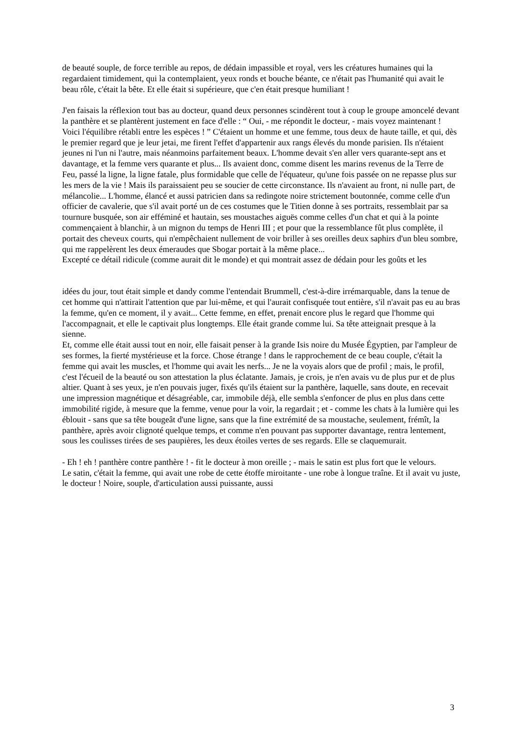de beauté souple, de force terrible au repos, de dédain impassible et royal, vers les créatures humaines qui la regardaient timidement, qui la contemplaient, yeux ronds et bouche béante, ce n'était pas l'humanité qui avait le beau rôle, c'était la bête. Et elle était si supérieure, que c'en était presque humiliant !
J'en faisais la réflexion tout bas au docteur, quand deux personnes scindèrent tout à coup le groupe amoncelé devant la panthère et se plantèrent justement en face d'elle : “ Oui, - me répondit le docteur, - mais voyez maintenant ! Voici l'équilibre rétabli entre les espèces ! ” C'étaient un homme et une femme, tous deux de haute taille, et qui, dès le premier regard que je leur jetai, me firent l'effet d'appartenir aux rangs élevés du monde parisien. Ils n'étaient jeunes ni l'un ni l'autre, mais néanmoins parfaitement beaux. L'homme devait s'en aller vers quarante-sept ans et davantage, et la femme vers quarante et plus... Ils avaient donc, comme disent les marins revenus de la Terre de Feu, passé la ligne, la ligne fatale, plus formidable que celle de l'équateur, qu'une fois passée on ne repasse plus sur les mers de la vie ! Mais ils paraissaient peu se soucier de cette circonstance. Ils n'avaient au front, ni nulle part, de mélancolie... L'homme, élancé et aussi patricien dans sa redingote noire strictement boutonnée, comme celle d'un officier de cavalerie, que s'il avait porté un de ces costumes que le Titien donne à ses portraits, ressemblait par sa tournure busquée, son air efféminé et hautain, ses moustaches aiguës comme celles d'un chat et qui à la pointe commençaient à blanchir, à un mignon du temps de Henri III ; et pour que la ressemblance fût plus complète, il portait des cheveux courts, qui n'empêchaient nullement de voir briller à ses oreilles deux saphirs d'un bleu sombre, qui me rappelèrent les deux émeraudes que Sbogar portait à la même place...
Excepté ce détail ridicule (comme aurait dit le monde) et qui montrait assez de dédain pour les goûts et les
idées du jour, tout était simple et dandy comme l'entendait Brummell, c'est-à-dire irrémarquable, dans la tenue de cet homme qui n'attirait l'attention que par lui-même, et qui l'aurait confisquée tout entière, s'il n'avait pas eu au bras la femme, qu'en ce moment, il y avait... Cette femme, en effet, prenait encore plus le regard que l'homme qui l'accompagnait, et elle le captivait plus longtemps. Elle était grande comme lui. Sa tête atteignait presque à la sienne.
Et, comme elle était aussi tout en noir, elle faisait penser à la grande Isis noire du Musée Égyptien, par l'ampleur de ses formes, la fierté mystérieuse et la force. Chose étrange ! dans le rapprochement de ce beau couple, c'était la femme qui avait les muscles, et l'homme qui avait les nerfs... Je ne la voyais alors que de profil ; mais, le profil, c'est l'écueil de la beauté ou son attestation la plus éclatante. Jamais, je crois, je n'en avais vu de plus pur et de plus altier. Quant à ses yeux, je n'en pouvais juger, fixés qu'ils étaient sur la panthère, laquelle, sans doute, en recevait une impression magnétique et désagréable, car, immobile déjà, elle sembla s'enfoncer de plus en plus dans cette immobilité rigide, à mesure que la femme, venue pour la voir, la regardait ; et - comme les chats à la lumière qui les éblouit - sans que sa tête bougeât d'une ligne, sans que la fine extrémité de sa moustache, seulement, frémît, la panthère, après avoir clignoté quelque temps, et comme n'en pouvant pas supporter davantage, rentra lentement, sous les coulisses tirées de ses paupières, les deux étoiles vertes de ses regards. Elle se claquemurait.
- Eh ! eh ! panthère contre panthère ! - fit le docteur à mon oreille ; - mais le satin est plus fort que le velours.
Le satin, c'était la femme, qui avait une robe de cette étoffe miroitante - une robe à longue traîne. Et il avait vu juste, le docteur ! Noire, souple, d'articulation aussi puissante, aussi
3